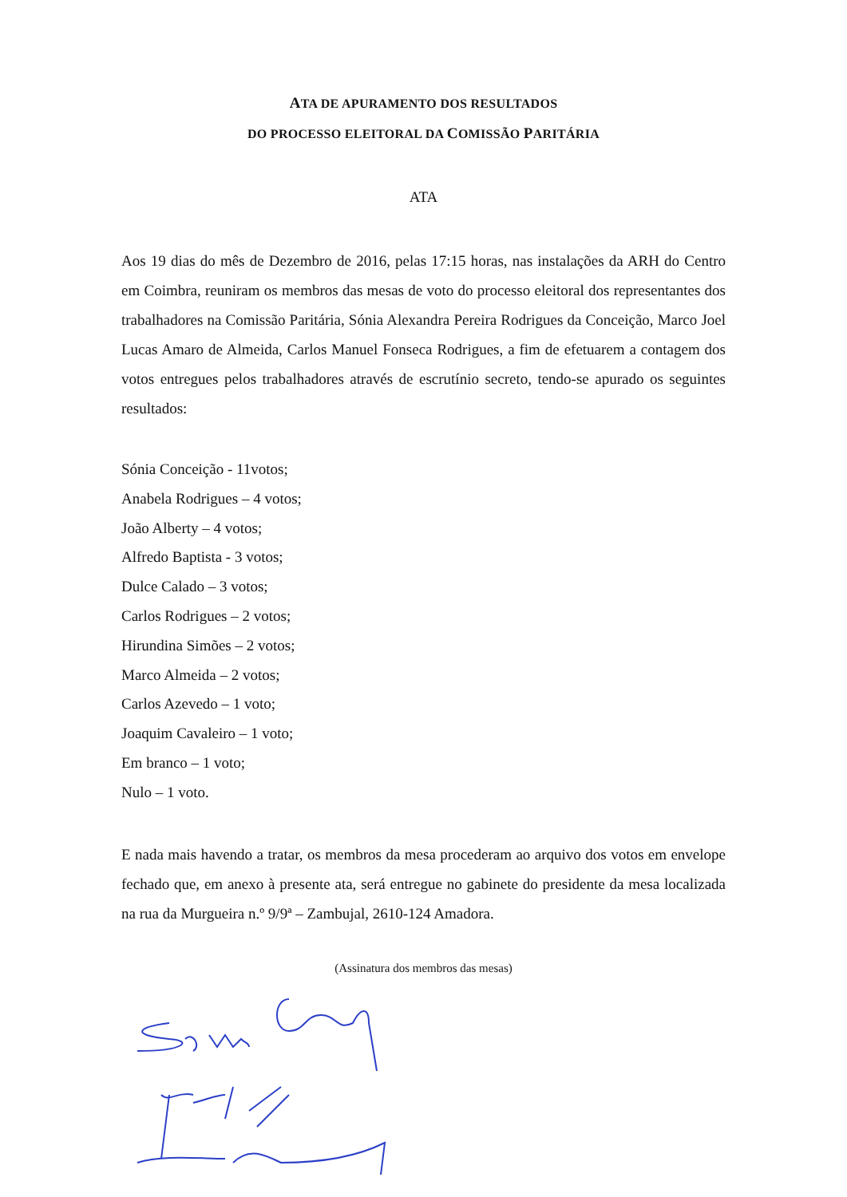ATA DE APURAMENTO DOS RESULTADOS
DO PROCESSO ELEITORAL DA COMISSÃO PARITÁRIA
ATA
Aos 19 dias do mês de Dezembro de 2016, pelas 17:15 horas, nas instalações da ARH do Centro em Coimbra, reuniram os membros das mesas de voto do processo eleitoral dos representantes dos trabalhadores na Comissão Paritária, Sónia Alexandra Pereira Rodrigues da Conceição, Marco Joel Lucas Amaro de Almeida, Carlos Manuel Fonseca Rodrigues, a fim de efetuarem a contagem dos votos entregues pelos trabalhadores através de escrutínio secreto, tendo-se apurado os seguintes resultados:
Sónia Conceição - 11votos;
Anabela Rodrigues – 4 votos;
João Alberty – 4 votos;
Alfredo Baptista - 3 votos;
Dulce Calado – 3 votos;
Carlos Rodrigues – 2 votos;
Hirundina Simões – 2 votos;
Marco Almeida – 2 votos;
Carlos Azevedo – 1 voto;
Joaquim Cavaleiro – 1 voto;
Em branco – 1 voto;
Nulo – 1 voto.
E nada mais havendo a tratar, os membros da mesa procederam ao arquivo dos votos em envelope fechado que, em anexo à presente ata, será entregue no gabinete do presidente da mesa localizada na rua da Murgueira n.º 9/9ª – Zambujal, 2610-124 Amadora.
(Assinatura dos membros das mesas)